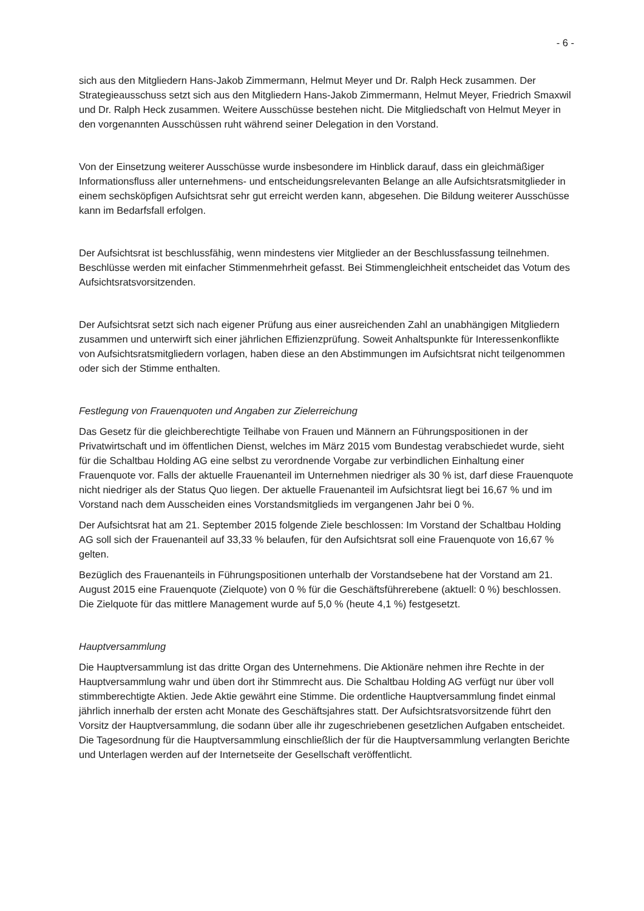- 6 -
sich aus den Mitgliedern Hans-Jakob Zimmermann, Helmut Meyer und Dr. Ralph Heck zusammen. Der Strategieausschuss setzt sich aus den Mitgliedern Hans-Jakob Zimmermann, Helmut Meyer, Friedrich Smaxwil und Dr. Ralph Heck zusammen. Weitere Ausschüsse bestehen nicht. Die Mitgliedschaft von Helmut Meyer in den vorgenannten Ausschüssen ruht während seiner Delegation in den Vorstand.
Von der Einsetzung weiterer Ausschüsse wurde insbesondere im Hinblick darauf, dass ein gleichmäßiger Informationsfluss aller unternehmens- und entscheidungsrelevanten Belange an alle Aufsichtsratsmitglieder in einem sechsköpfigen Aufsichtsrat sehr gut erreicht werden kann, abgesehen. Die Bildung weiterer Ausschüsse kann im Bedarfsfall erfolgen.
Der Aufsichtsrat ist beschlussfähig, wenn mindestens vier Mitglieder an der Beschlussfassung teilnehmen. Beschlüsse werden mit einfacher Stimmenmehrheit gefasst. Bei Stimmengleichheit entscheidet das Votum des Aufsichtsratsvorsitzenden.
Der Aufsichtsrat setzt sich nach eigener Prüfung aus einer ausreichenden Zahl an unabhängigen Mitgliedern zusammen und unterwirft sich einer jährlichen Effizienzprüfung. Soweit Anhaltspunkte für Interessenkonflikte von Aufsichtsratsmitgliedern vorlagen, haben diese an den Abstimmungen im Aufsichtsrat nicht teilgenommen oder sich der Stimme enthalten.
Festlegung von Frauenquoten und Angaben zur Zielerreichung
Das Gesetz für die gleichberechtigte Teilhabe von Frauen und Männern an Führungspositionen in der Privatwirtschaft und im öffentlichen Dienst, welches im März 2015 vom Bundestag verabschiedet wurde, sieht für die Schaltbau Holding AG eine selbst zu verordnende Vorgabe zur verbindlichen Einhaltung einer Frauenquote vor. Falls der aktuelle Frauenanteil im Unternehmen niedriger als 30 % ist, darf diese Frauenquote nicht niedriger als der Status Quo liegen. Der aktuelle Frauenanteil im Aufsichtsrat liegt bei 16,67 % und im Vorstand nach dem Ausscheiden eines Vorstandsmitglieds im vergangenen Jahr bei 0 %.
Der Aufsichtsrat hat am 21. September 2015 folgende Ziele beschlossen: Im Vorstand der Schaltbau Holding AG soll sich der Frauenanteil auf 33,33 % belaufen, für den Aufsichtsrat soll eine Frauenquote von 16,67 % gelten.
Bezüglich des Frauenanteils in Führungspositionen unterhalb der Vorstandsebene hat der Vorstand am 21. August 2015 eine Frauenquote (Zielquote) von 0 % für die Geschäftsführerebene (aktuell: 0 %) beschlossen. Die Zielquote für das mittlere Management wurde auf 5,0 % (heute 4,1 %) festgesetzt.
Hauptversammlung
Die Hauptversammlung ist das dritte Organ des Unternehmens. Die Aktionäre nehmen ihre Rechte in der Hauptversammlung wahr und üben dort ihr Stimmrecht aus. Die Schaltbau Holding AG verfügt nur über voll stimmberechtigte Aktien. Jede Aktie gewährt eine Stimme. Die ordentliche Hauptversammlung findet einmal jährlich innerhalb der ersten acht Monate des Geschäftsjahres statt. Der Aufsichtsratsvorsitzende führt den Vorsitz der Hauptversammlung, die sodann über alle ihr zugeschriebenen gesetzlichen Aufgaben entscheidet. Die Tagesordnung für die Hauptversammlung einschließlich der für die Hauptversammlung verlangten Berichte und Unterlagen werden auf der Internetseite der Gesellschaft veröffentlicht.